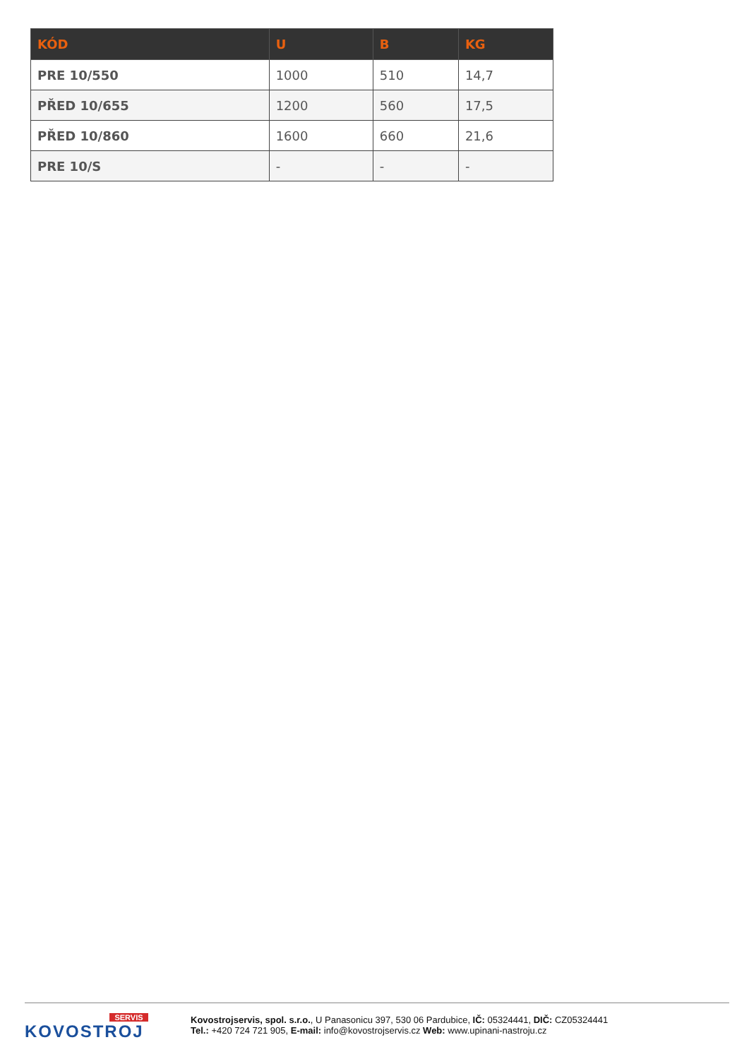| KÓD | U | B | KG |
| --- | --- | --- | --- |
| PRE 10/550 | 1000 | 510 | 14,7 |
| PŘED 10/655 | 1200 | 560 | 17,5 |
| PŘED 10/860 | 1600 | 660 | 21,6 |
| PRE 10/S | - | - | - |
SERVIS
KOVOSTROJ
Kovostrojservis, spol. s.r.o., U Panasonicu 397, 530 06 Pardubice, IČ: 05324441, DIČ: CZ05324441
Tel.: +420 724 721 905, E-mail: info@kovostrojservis.cz Web: www.upinani-nastroju.cz